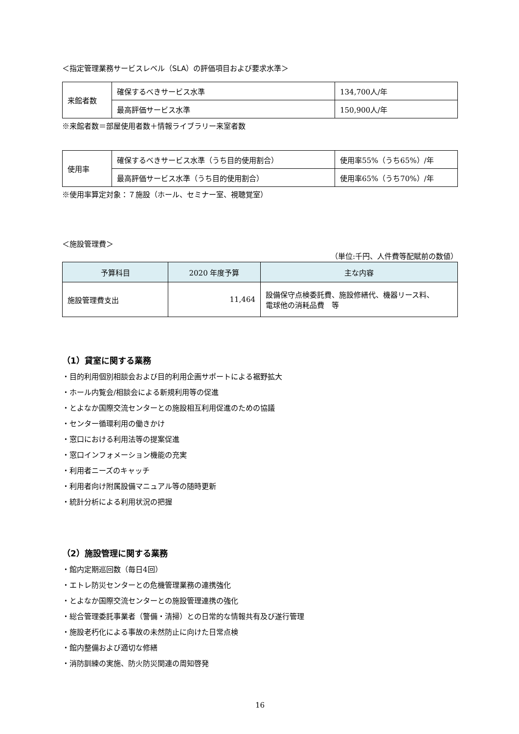＜指定管理業務サービスレベル（SLA）の評価項目および要求水準＞
| 来館者数 | 確保するべきサービス水準 | 134,700人/年 |
| | 最高評価サービス水準 | 150,900人/年 |
※来館者数＝部屋使用者数＋情報ライブラリー来室者数
| 使用率 | 確保するべきサービス水準（うち目的使用割合） | 使用率55%（うち65%）/年 |
| | 最高評価サービス水準（うち目的使用割合） | 使用率65%（うち70%）/年 |
※使用率算定対象：７施設（ホール、セミナー室、視聴覚室）
＜施設管理費＞
（単位:千円、人件費等配賦前の数値）
| 予算科目 | 2020 年度予算 | 主な内容 |
| --- | --- | --- |
| 施設管理費支出 | 11,464 | 設備保守点検委託費、施設修繕代、機器リース料、 電球他の消耗品費 等 |
（1）貸室に関する業務
・目的利用個別相談会および目的利用企画サポートによる裾野拡大
・ホール内覧会/相談会による新規利用等の促進
・とよなか国際交流センターとの施設相互利用促進のための協議
・センター循環利用の働きかけ
・窓口における利用法等の提案促進
・窓口インフォメーション機能の充実
・利用者ニーズのキャッチ
・利用者向け附属設備マニュアル等の随時更新
・統計分析による利用状況の把握
（2）施設管理に関する業務
・館内定期巡回数（毎日4回）
・エトレ防災センターとの危機管理業務の連携強化
・とよなか国際交流センターとの施設管理連携の強化
・総合管理委託事業者（警備・清掃）との日常的な情報共有及び遂行管理
・施設老朽化による事故の未然防止に向けた日常点検
・館内整備および適切な修繕
・消防訓練の実施、防火防災関連の周知啓発
16